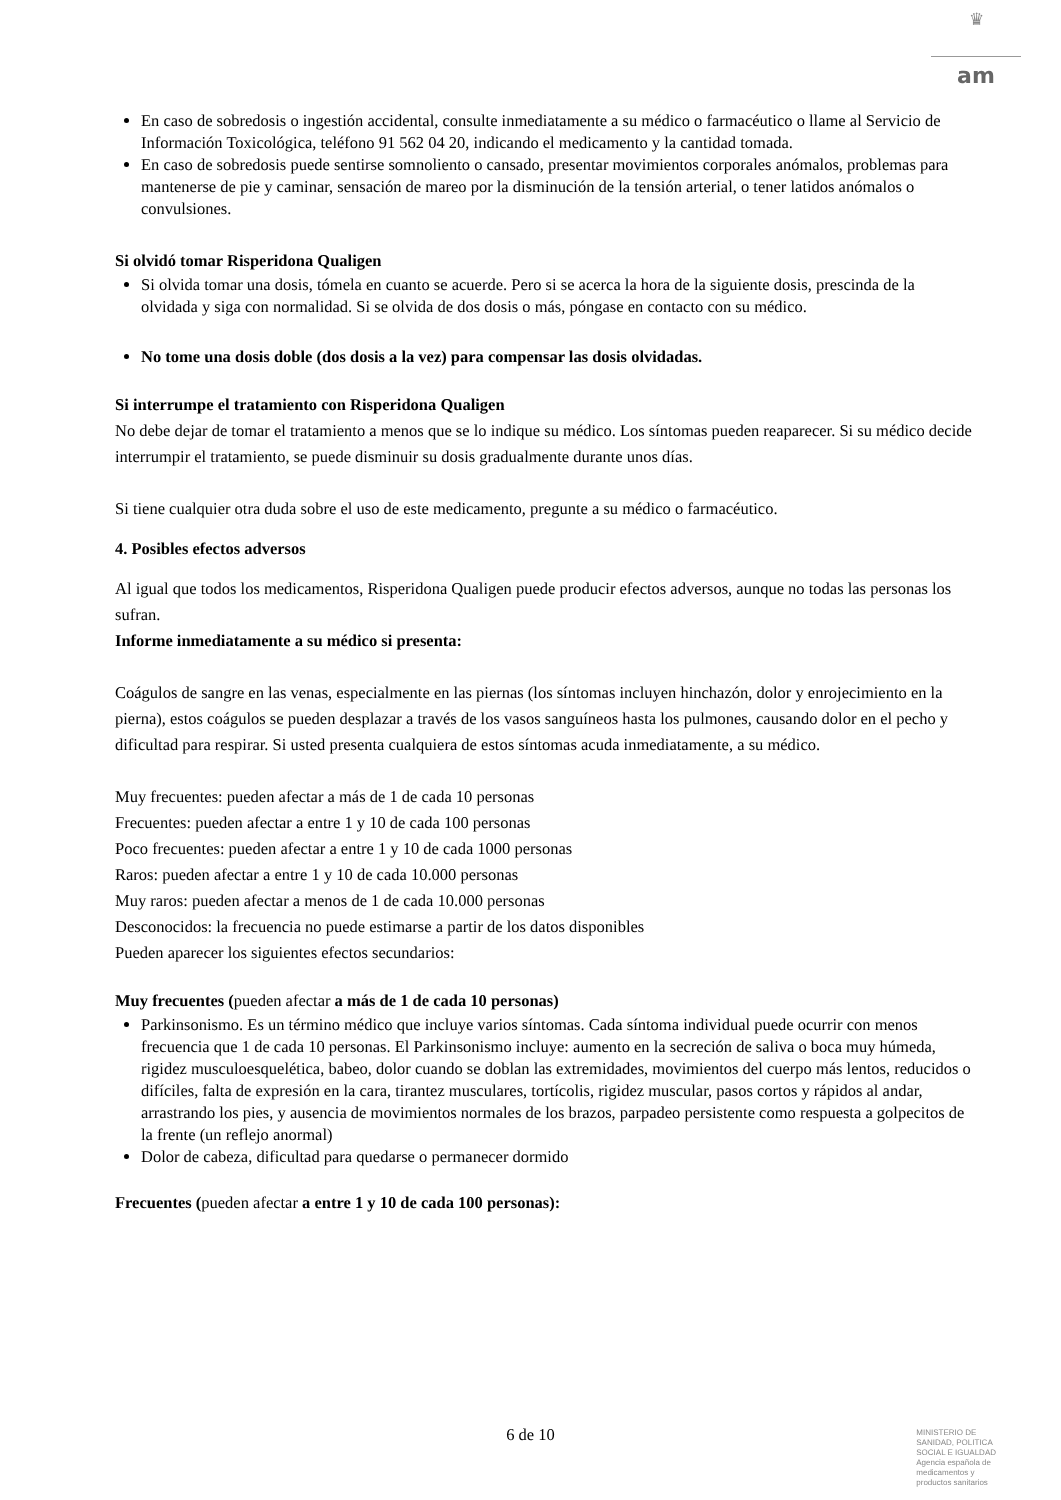♛
am
En caso de sobredosis o ingestión accidental, consulte inmediatamente a su médico o farmacéutico o llame al Servicio de Información Toxicológica, teléfono 91 562 04 20, indicando el medicamento y la cantidad tomada.
En caso de sobredosis puede sentirse somnoliento o cansado, presentar movimientos corporales anómalos, problemas para mantenerse de pie y caminar, sensación de mareo por la disminución de la tensión arterial, o tener latidos anómalos o convulsiones.
Si olvidó tomar Risperidona Qualigen
Si olvida tomar una dosis, tómela en cuanto se acuerde. Pero si se acerca la hora de la siguiente dosis, prescinda de la olvidada y siga con normalidad. Si se olvida de dos dosis o más, póngase en contacto con su médico.
No tome una dosis doble (dos dosis a la vez) para compensar las dosis olvidadas.
Si interrumpe el tratamiento con Risperidona Qualigen
No debe dejar de tomar el tratamiento a menos que se lo indique su médico. Los síntomas pueden reaparecer. Si su médico decide interrumpir el tratamiento, se puede disminuir su dosis gradualmente durante unos días.
Si tiene cualquier otra duda sobre el uso de este medicamento, pregunte a su médico o farmacéutico.
4. Posibles efectos adversos
Al igual que todos los medicamentos, Risperidona Qualigen puede producir efectos adversos, aunque no todas las personas los sufran.
Informe inmediatamente a su médico si presenta:
Coágulos de sangre en las venas, especialmente en las piernas (los síntomas incluyen hinchazón, dolor y enrojecimiento en la pierna), estos coágulos se pueden desplazar a través de los vasos sanguíneos hasta los pulmones, causando dolor en el pecho y dificultad para respirar. Si usted presenta cualquiera de estos síntomas acuda inmediatamente, a su médico.
Muy frecuentes: pueden afectar a más de 1 de cada 10 personas
Frecuentes: pueden afectar a entre 1 y 10 de cada 100 personas
Poco frecuentes: pueden afectar a entre 1 y 10 de cada 1000 personas
Raros: pueden afectar a entre 1 y 10 de cada 10.000 personas
Muy raros: pueden afectar a menos de 1 de cada 10.000 personas
Desconocidos: la frecuencia no puede estimarse a partir de los datos disponibles
Pueden aparecer los siguientes efectos secundarios:
Muy frecuentes (pueden afectar a más de 1 de cada 10 personas)
Parkinsonismo. Es un término médico que incluye varios síntomas. Cada síntoma individual puede ocurrir con menos frecuencia que 1 de cada 10 personas. El Parkinsonismo incluye: aumento en la secreción de saliva o boca muy húmeda, rigidez musculoesquelética, babeo, dolor cuando se doblan las extremidades, movimientos del cuerpo más lentos, reducidos o difíciles, falta de expresión en la cara, tirantez musculares, tortícolis, rigidez muscular, pasos cortos y rápidos al andar, arrastrando los pies, y ausencia de movimientos normales de los brazos, parpadeo persistente como respuesta a golpecitos de la frente (un reflejo anormal)
Dolor de cabeza, dificultad para quedarse o permanecer dormido
Frecuentes (pueden afectar a entre 1 y 10 de cada 100 personas):
6 de 10
MINISTERIO DE
SANIDAD, POLITICA
SOCIAL E IGUALDAD
Agencia española de
medicamentos y
productos sanitarios